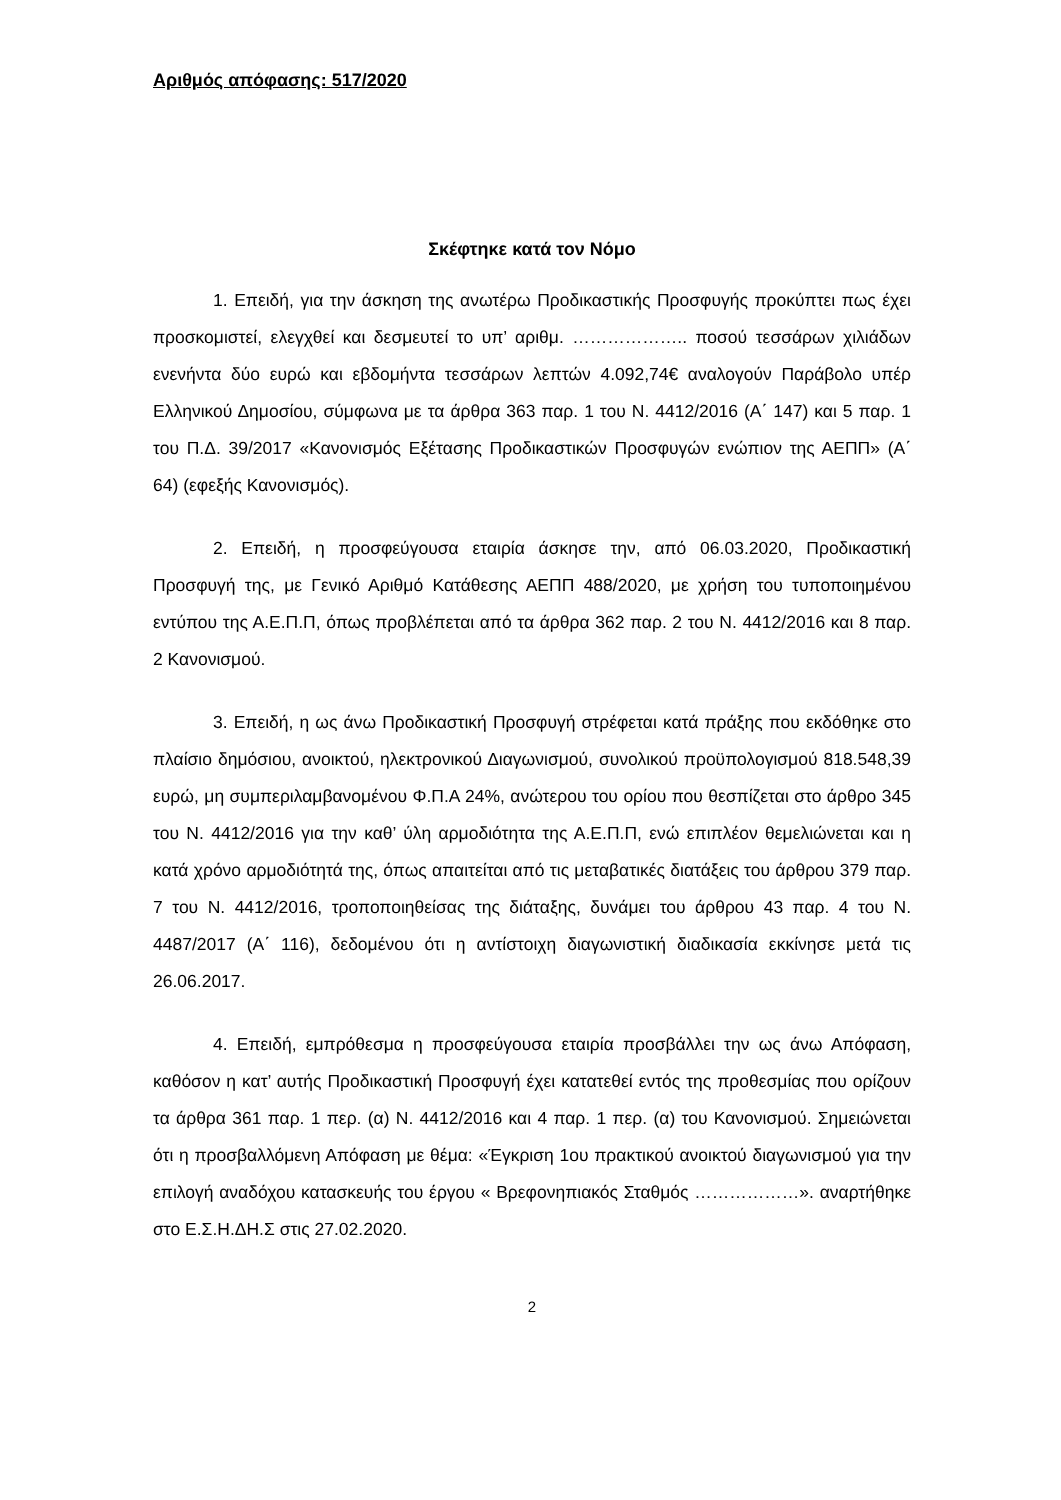Αριθμός απόφασης: 517/2020
Σκέφτηκε κατά τον Νόμο
1. Επειδή, για την άσκηση της ανωτέρω Προδικαστικής Προσφυγής προκύπτει πως έχει προσκομιστεί, ελεγχθεί και δεσμευτεί το υπ’ αριθμ. ……………….. ποσού τεσσάρων χιλιάδων ενενήντα δύο ευρώ και εβδομήντα τεσσάρων λεπτών 4.092,74€ αναλογούν Παράβολο υπέρ Ελληνικού Δημοσίου, σύμφωνα με τα άρθρα 363 παρ. 1 του Ν. 4412/2016 (Α΄ 147) και 5 παρ. 1 του Π.Δ. 39/2017 «Κανονισμός Εξέτασης Προδικαστικών Προσφυγών ενώπιον της ΑΕΠΠ» (Α΄ 64) (εφεξής Κανονισμός).
2. Επειδή, η προσφεύγουσα εταιρία άσκησε την, από 06.03.2020, Προδικαστική Προσφυγή της, με Γενικό Αριθμό Κατάθεσης ΑΕΠΠ 488/2020, με χρήση του τυποποιημένου εντύπου της Α.Ε.Π.Π, όπως προβλέπεται από τα άρθρα 362 παρ. 2 του Ν. 4412/2016 και 8 παρ. 2 Κανονισμού.
3. Επειδή, η ως άνω Προδικαστική Προσφυγή στρέφεται κατά πράξης που εκδόθηκε στο πλαίσιο δημόσιου, ανοικτού, ηλεκτρονικού Διαγωνισμού, συνολικού προϋπολογισμού 818.548,39 ευρώ, μη συμπεριλαμβανομένου Φ.Π.Α 24%, ανώτερου του ορίου που θεσπίζεται στο άρθρο 345 του Ν. 4412/2016 για την καθ’ ύλη αρμοδιότητα της Α.Ε.Π.Π, ενώ επιπλέον θεμελιώνεται και η κατά χρόνο αρμοδιότητά της, όπως απαιτείται από τις μεταβατικές διατάξεις του άρθρου 379 παρ. 7 του Ν. 4412/2016, τροποποιηθείσας της διάταξης, δυνάμει του άρθρου 43 παρ. 4 του Ν. 4487/2017 (Α΄ 116), δεδομένου ότι η αντίστοιχη διαγωνιστική διαδικασία εκκίνησε μετά τις 26.06.2017.
4. Επειδή, εμπρόθεσμα η προσφεύγουσα εταιρία προσβάλλει την ως άνω Απόφαση, καθόσον η κατ’ αυτής Προδικαστική Προσφυγή έχει κατατεθεί εντός της προθεσμίας που ορίζουν τα άρθρα 361 παρ. 1 περ. (α) Ν. 4412/2016 και 4 παρ. 1 περ. (α) του Κανονισμού. Σημειώνεται ότι η προσβαλλόμενη Απόφαση με θέμα: «Έγκριση 1ου πρακτικού ανοικτού διαγωνισμού για την επιλογή αναδόχου κατασκευής του έργου « Βρεφονηπιακός Σταθμός ………………». αναρτήθηκε στο Ε.Σ.Η.ΔΗ.Σ στις 27.02.2020.
2